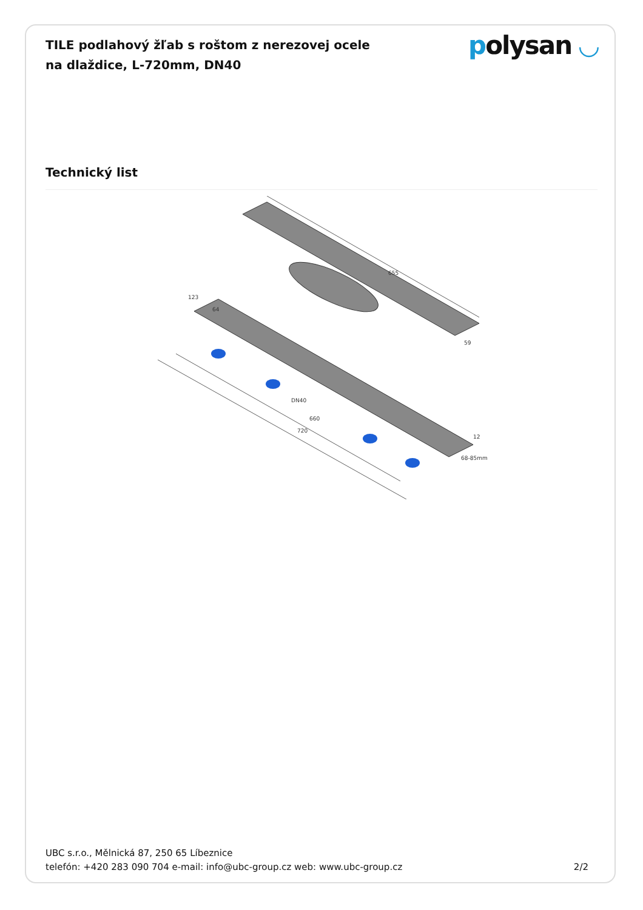TILE podlahový žľab s roštom z nerezovej ocele na dlaždice, L-720mm, DN40
polysan ◡
Technický list
655
123
64
660
720
DN40
59
12
68-85mm
UBC s.r.o., Mělnická 87, 250 65 Líbeznice
telefón: +420 283 090 704 e-mail: info@ubc-group.cz web: www.ubc-group.cz 2/2